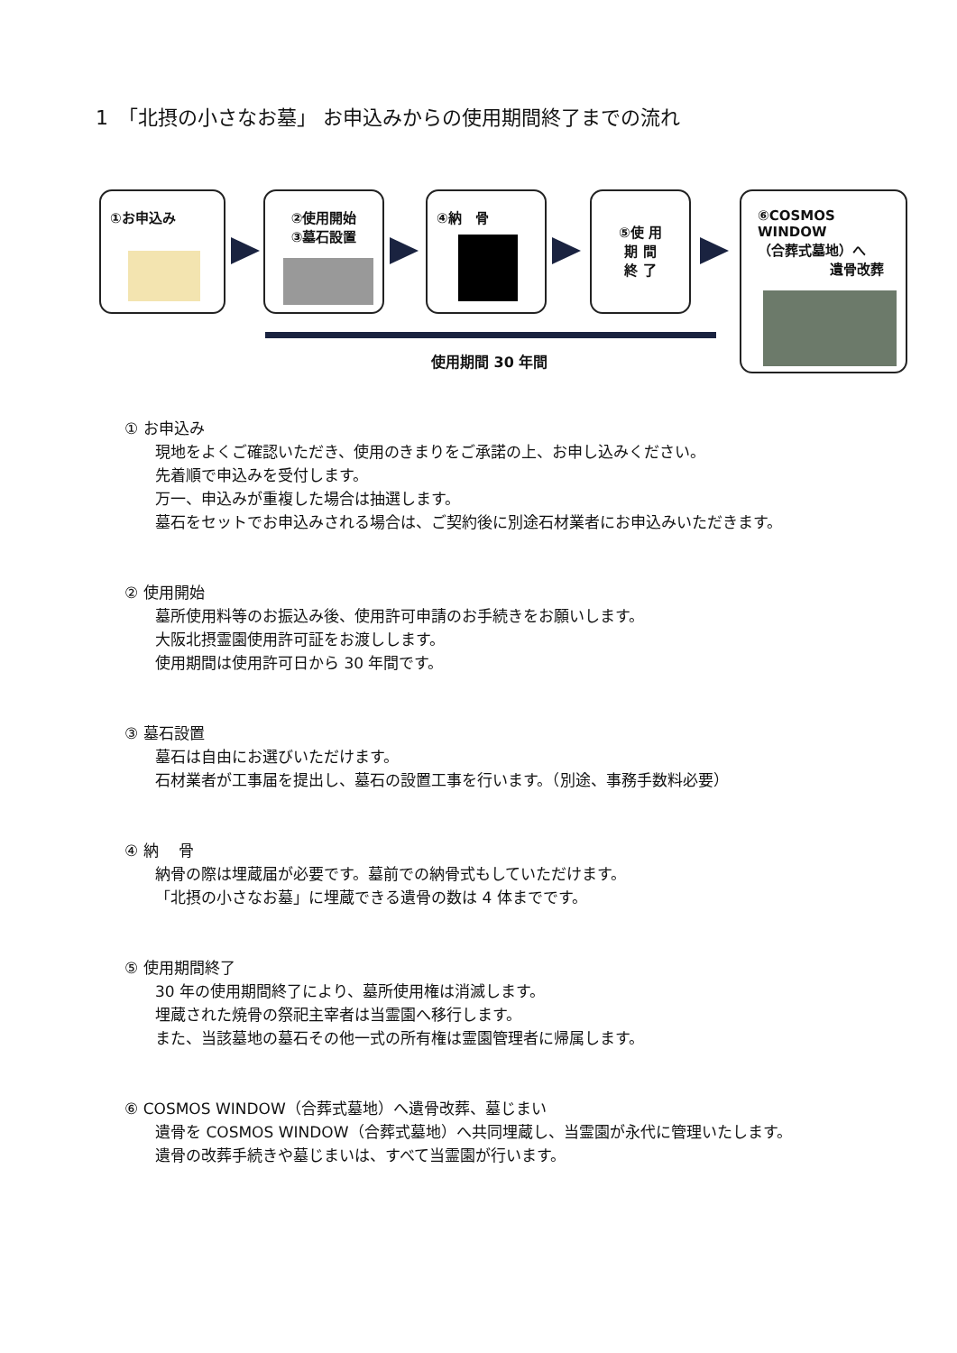1　「北摂の小さなお墓」 お申込みからの使用期間終了までの流れ
①お申込み
②使用開始
③墓石設置
④納　骨
⑤使 用
期 間
終 了
⑥COSMOS WINDOW
（合葬式墓地）へ
遺骨改葬
使用期間 30 年間
① お申込み
現地をよくご確認いただき、使用のきまりをご承諾の上、お申し込みください。
先着順で申込みを受付します。
万一、申込みが重複した場合は抽選します。
墓石をセットでお申込みされる場合は、ご契約後に別途石材業者にお申込みいただきます。
② 使用開始
墓所使用料等のお振込み後、使用許可申請のお手続きをお願いします。
大阪北摂霊園使用許可証をお渡しします。
使用期間は使用許可日から 30 年間です。
③ 墓石設置
墓石は自由にお選びいただけます。
石材業者が工事届を提出し、墓石の設置工事を行います。（別途、事務手数料必要）
④ 納　 骨
納骨の際は埋蔵届が必要です。墓前での納骨式もしていただけます。
「北摂の小さなお墓」に埋蔵できる遺骨の数は 4 体までです。
⑤ 使用期間終了
30 年の使用期間終了により、墓所使用権は消滅します。
埋蔵された焼骨の祭祀主宰者は当霊園へ移行します。
また、当該墓地の墓石その他一式の所有権は霊園管理者に帰属します。
⑥ COSMOS WINDOW（合葬式墓地）へ遺骨改葬、墓じまい
遺骨を COSMOS WINDOW（合葬式墓地）へ共同埋蔵し、当霊園が永代に管理いたします。
遺骨の改葬手続きや墓じまいは、すべて当霊園が行います。